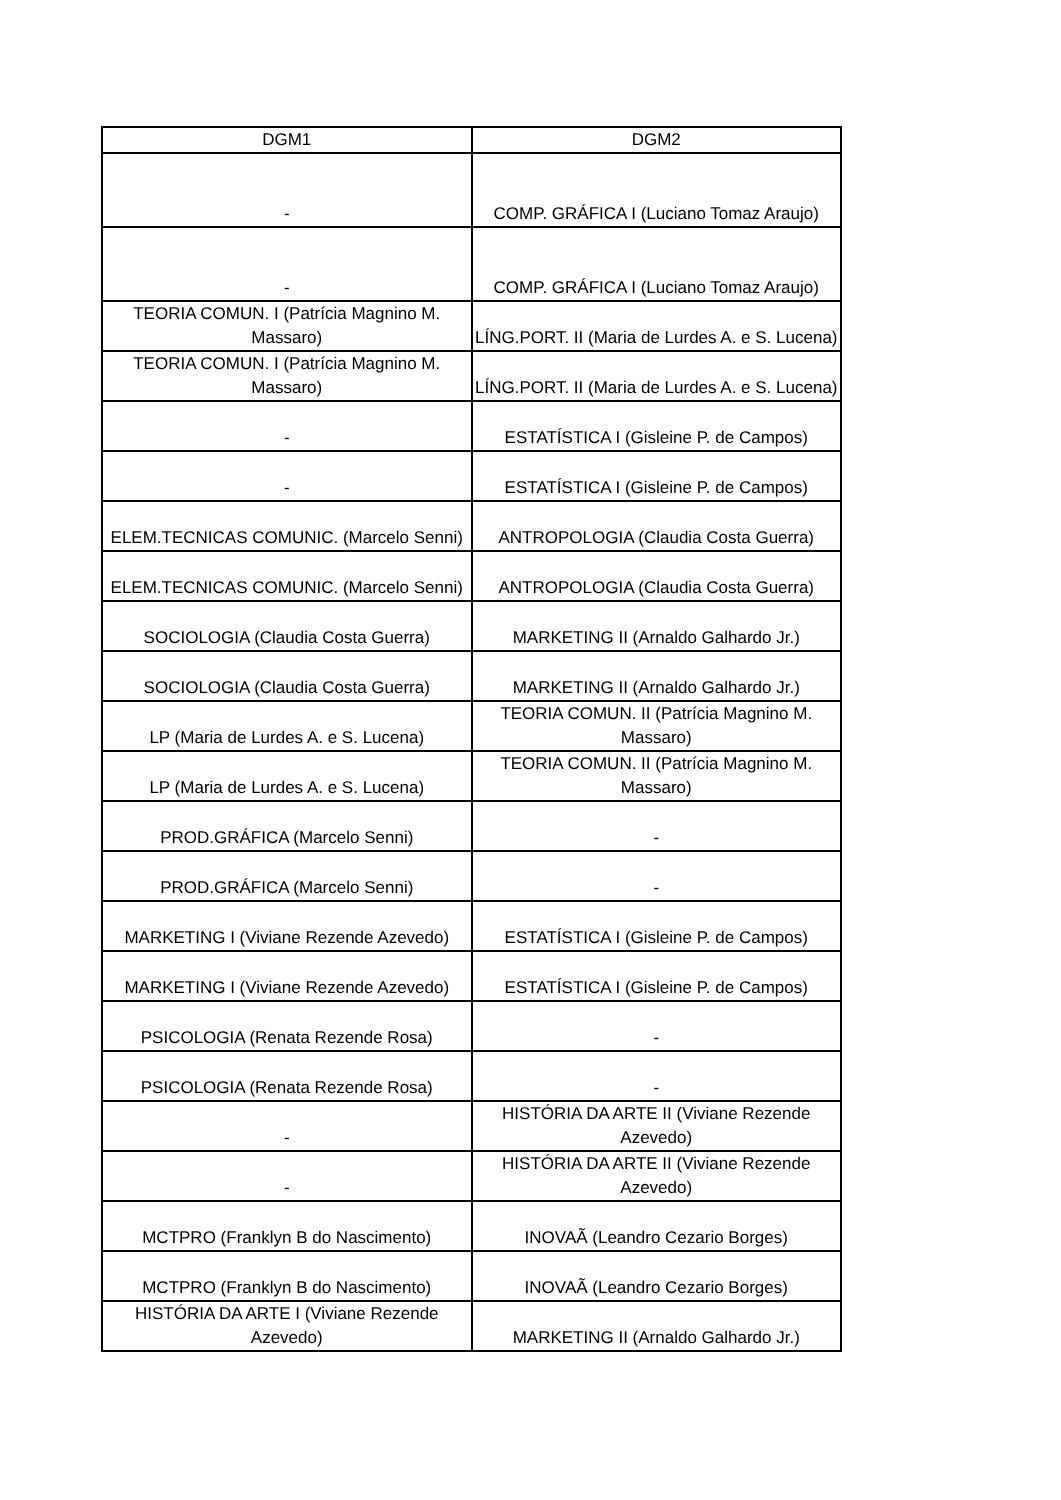| DGM1 | DGM2 |
| --- | --- |
| - | COMP. GRÁFICA I (Luciano Tomaz Araujo) |
| - | COMP. GRÁFICA I (Luciano Tomaz Araujo) |
| TEORIA COMUN. I (Patrícia Magnino M. Massaro) | LÍNG.PORT. II (Maria de Lurdes A. e S. Lucena) |
| TEORIA COMUN. I (Patrícia Magnino M. Massaro) | LÍNG.PORT. II (Maria de Lurdes A. e S. Lucena) |
| - | ESTATÍSTICA I (Gisleine P. de Campos) |
| - | ESTATÍSTICA I (Gisleine P. de Campos) |
| ELEM.TECNICAS COMUNIC. (Marcelo Senni) | ANTROPOLOGIA (Claudia Costa Guerra) |
| ELEM.TECNICAS COMUNIC. (Marcelo Senni) | ANTROPOLOGIA (Claudia Costa Guerra) |
| SOCIOLOGIA (Claudia Costa Guerra) | MARKETING II (Arnaldo Galhardo Jr.) |
| SOCIOLOGIA (Claudia Costa Guerra) | MARKETING II (Arnaldo Galhardo Jr.) |
| LP (Maria de Lurdes A. e S. Lucena) | TEORIA COMUN. II (Patrícia Magnino M. Massaro) |
| LP (Maria de Lurdes A. e S. Lucena) | TEORIA COMUN. II (Patrícia Magnino M. Massaro) |
| PROD.GRÁFICA (Marcelo Senni) | - |
| PROD.GRÁFICA (Marcelo Senni) | - |
| MARKETING I (Viviane Rezende Azevedo) | ESTATÍSTICA I (Gisleine P. de Campos) |
| MARKETING I (Viviane Rezende Azevedo) | ESTATÍSTICA I (Gisleine P. de Campos) |
| PSICOLOGIA (Renata Rezende Rosa) | - |
| PSICOLOGIA (Renata Rezende Rosa) | - |
| - | HISTÓRIA DA ARTE II (Viviane Rezende Azevedo) |
| - | HISTÓRIA DA ARTE II (Viviane Rezende Azevedo) |
| MCTPRO (Franklyn B do Nascimento) | INOVAÃ (Leandro Cezario Borges) |
| MCTPRO (Franklyn B do Nascimento) | INOVAÃ (Leandro Cezario Borges) |
| HISTÓRIA DA ARTE I (Viviane Rezende Azevedo) | MARKETING II (Arnaldo Galhardo Jr.) |